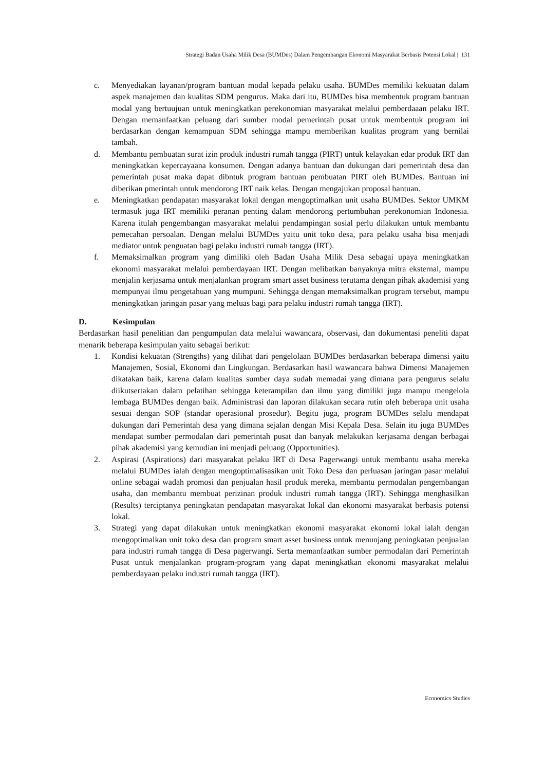Strategi Badan Usaha Milik Desa (BUMDes) Dalam Pengembangan Ekonomi Masyarakat Berbasis Potensi Lokal | 131
c. Menyediakan layanan/program bantuan modal kepada pelaku usaha. BUMDes memiliki kekuatan dalam aspek manajemen dan kualitas SDM pengurus. Maka dari itu, BUMDes bisa membentuk program bantuan modal yang bertuujuan untuk meningkatkan perekonomian masyarakat melalui pemberdaaan pelaku IRT. Dengan memanfaatkan peluang dari sumber modal pemerintah pusat untuk membentuk program ini berdasarkan dengan kemampuan SDM sehingga mampu memberikan kualitas program yang bernilai tambah.
d. Membantu pembuatan surat izin produk industri rumah tangga (PIRT) untuk kelayakan edar produk IRT dan meningkatkan kepercayaana konsumen. Dengan adanya bantuan dan dukungan dari pemerintah desa dan pemerintah pusat maka dapat dibntuk program bantuan pembuatan PIRT oleh BUMDes. Bantuan ini diberikan pmerintah untuk mendorong IRT naik kelas. Dengan mengajukan proposal bantuan.
e. Meningkatkan pendapatan masyarakat lokal dengan mengoptimalkan unit usaha BUMDes. Sektor UMKM termasuk juga IRT memiliki peranan penting dalam mendorong pertumbuhan perekonomian Indonesia. Karena itulah pengembangan masyarakat melalui pendampingan sosial perlu dilakukan untuk membantu pemecahan persoalan. Dengan melalui BUMDes yaitu unit toko desa, para pelaku usaha bisa menjadi mediator untuk penguatan bagi pelaku industri rumah tangga (IRT).
f. Memaksimalkan program yang dimiliki oleh Badan Usaha Milik Desa sebagai upaya meningkatkan ekonomi masyarakat melalui pemberdayaan IRT. Dengan melibatkan banyaknya mitra eksternal, mampu menjalin kerjasama untuk menjalankan program smart asset business terutama dengan pihak akademisi yang mempunyai ilmu pengetahuan yang mumpuni. Sehingga dengan memaksimalkan program tersebut, mampu meningkatkan jaringan pasar yang meluas bagi para pelaku industri rumah tangga (IRT).
D. Kesimpulan
Berdasarkan hasil penelitian dan pengumpulan data melalui wawancara, observasi, dan dokumentasi peneliti dapat menarik beberapa kesimpulan yaitu sebagai berikut:
1. Kondisi kekuatan (Strengths) yang dilihat dari pengelolaan BUMDes berdasarkan beberapa dimensi yaitu Manajemen, Sosial, Ekonomi dan Lingkungan. Berdasarkan hasil wawancara bahwa Dimensi Manajemen dikatakan baik, karena dalam kualitas sumber daya sudah memadai yang dimana para pengurus selalu diikutsertakan dalam pelatihan sehingga keterampilan dan ilmu yang dimiliki juga mampu mengelola lembaga BUMDes dengan baik. Administrasi dan laporan dilakukan secara rutin oleh beberapa unit usaha sesuai dengan SOP (standar operasional prosedur). Begitu juga, program BUMDes selalu mendapat dukungan dari Pemerintah desa yang dimana sejalan dengan Misi Kepala Desa. Selain itu juga BUMDes mendapat sumber permodalan dari pemerintah pusat dan banyak melakukan kerjasama dengan berbagai pihak akademisi yang kemudian ini menjadi peluang (Opportunities).
2. Aspirasi (Aspirations) dari masyarakat pelaku IRT di Desa Pagerwangi untuk membantu usaha mereka melalui BUMDes ialah dengan mengoptimalisasikan unit Toko Desa dan perluasan jaringan pasar melalui online sebagai wadah promosi dan penjualan hasil produk mereka, membantu permodalan pengembangan usaha, dan membantu membuat perizinan produk industri rumah tangga (IRT). Sehingga menghasilkan (Results) terciptanya peningkatan pendapatan masyarakat lokal dan ekonomi masyarakat berbasis potensi lokal.
3. Strategi yang dapat dilakukan untuk meningkatkan ekonomi masyarakat ekonomi lokal ialah dengan mengoptimalkan unit toko desa dan program smart asset business untuk menunjang peningkatan penjualan para industri rumah tangga di Desa pagerwangi. Serta memanfaatkan sumber permodalan dari Pemerintah Pusat untuk menjalankan program-program yang dapat meningkatkan ekonomi masyarakat melalui pemberdayaan pelaku industri rumah tangga (IRT).
Economics Studies